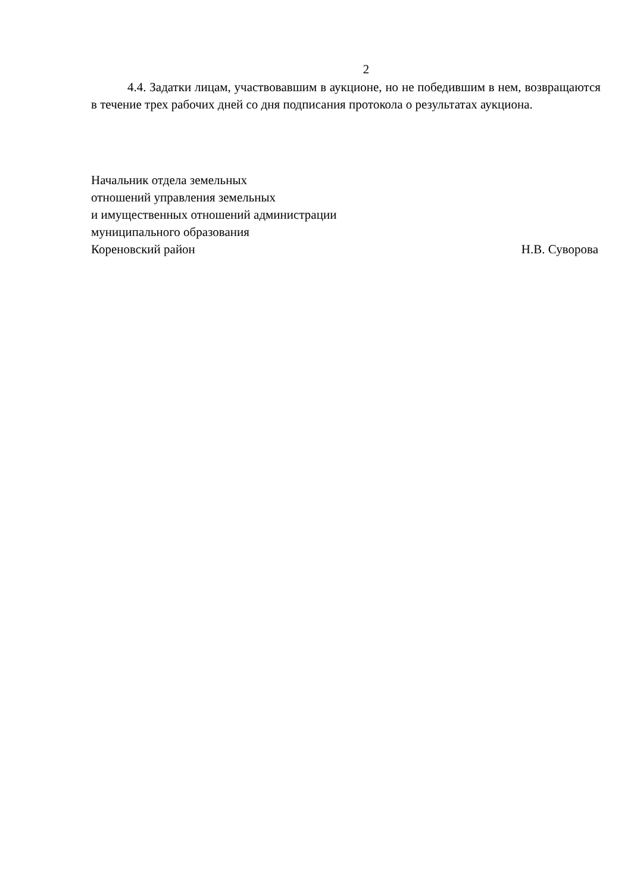2
4.4. Задатки лицам, участвовавшим в аукционе, но не победившим в нем, возвращаются в течение трех рабочих дней со дня подписания протокола о результатах аукциона.
Начальник отдела земельных
отношений управления земельных
и имущественных отношений администрации
муниципального образования
Кореновский район Н.В. Суворова